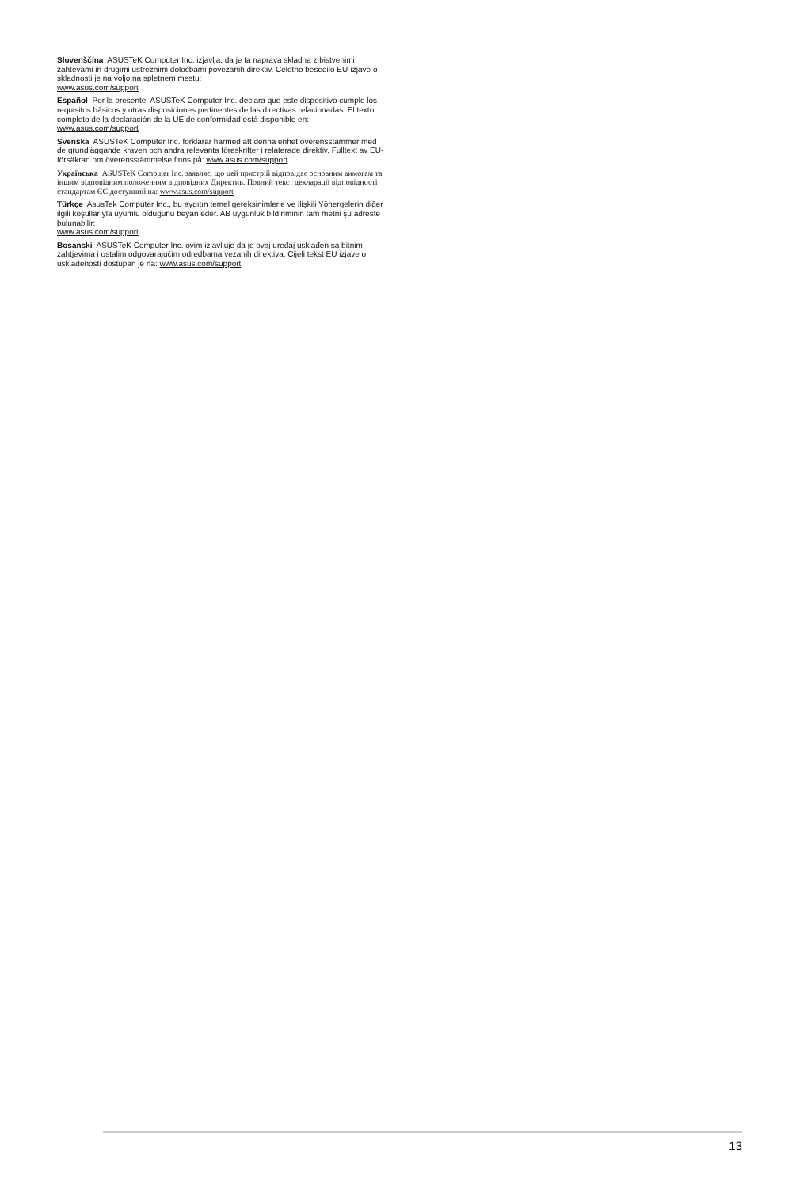Slovenščina ASUSTeK Computer Inc. izjavlja, da je ta naprava skladna z bistvenimi zahtevami in drugimi ustreznimi določbami povezanih direktiv. Celotno besedilo EU-izjave o skladnosti je na voljo na spletnem mestu:
www.asus.com/support
Español Por la presente, ASUSTeK Computer Inc. declara que este dispositivo cumple los requisitos básicos y otras disposiciones pertinentes de las directivas relacionadas. El texto completo de la declaración de la UE de conformidad está disponible en: www.asus.com/support
Svenska ASUSTeK Computer Inc. förklarar härmed att denna enhet överensstämmer med de grundläggande kraven och andra relevanta föreskrifter i relaterade direktiv. Fulltext av EU-försäkran om överensstämmelse finns på: www.asus.com/support
Українська ASUSTeK Computer Inc. заявляє, що цей пристрій відповідає основним вимогам та іншим відповідним положенням відповідних Директив. Повний текст декларації відповідності стандартам ЄС доступний на: www.asus.com/support
Türkçe AsusTek Computer Inc., bu aygıtın temel gereksinimlerle ve ilişkili Yönergelerin diğer ilgili koşullarıyla uyumlu olduğunu beyan eder. AB uygunluk bildiriminin tam metni şu adreste bulunabilir:
www.asus.com/support
Bosanski ASUSTeK Computer Inc. ovim izjavljuje da je ovaj uređaj usklađen sa bitnim zahtjevima i ostalim odgovarajućim odredbama vezanih direktiva. Cijeli tekst EU izjave o usklađenosti dostupan je na: www.asus.com/support
13